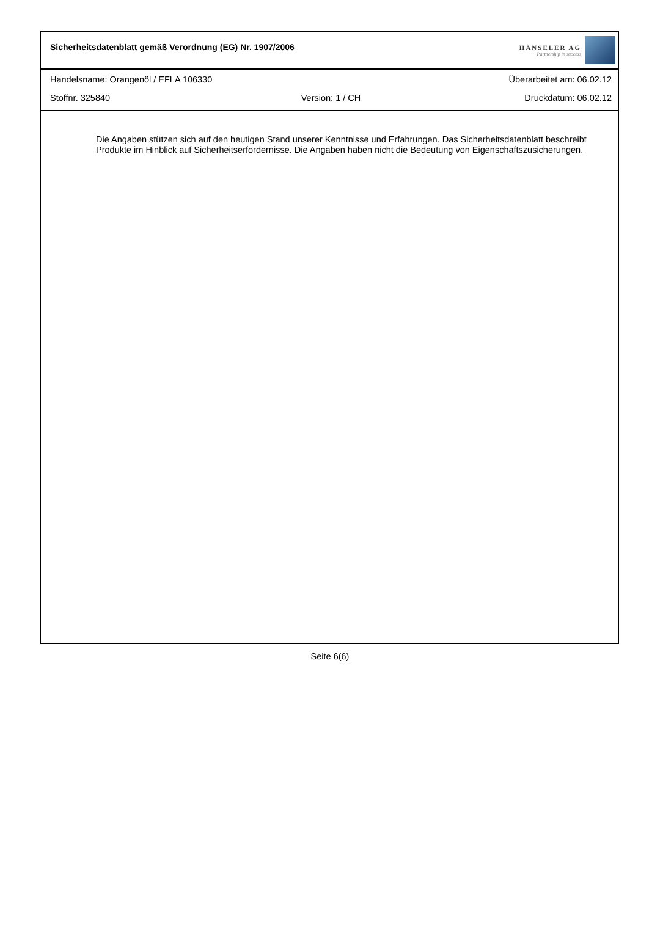Sicherheitsdatenblatt gemäß Verordnung (EG) Nr. 1907/2006
HÄNSELER AG
Partnership in success
Handelsname: Orangenöl / EFLA 106330
Überarbeitet am: 06.02.12
Stoffnr. 325840
Version: 1 / CH
Druckdatum: 06.02.12
Die Angaben stützen sich auf den heutigen Stand unserer Kenntnisse und Erfahrungen. Das Sicherheitsdatenblatt beschreibt Produkte im Hinblick auf Sicherheitserfordernisse. Die Angaben haben nicht die Bedeutung von Eigenschaftszusicherungen.
Seite 6(6)